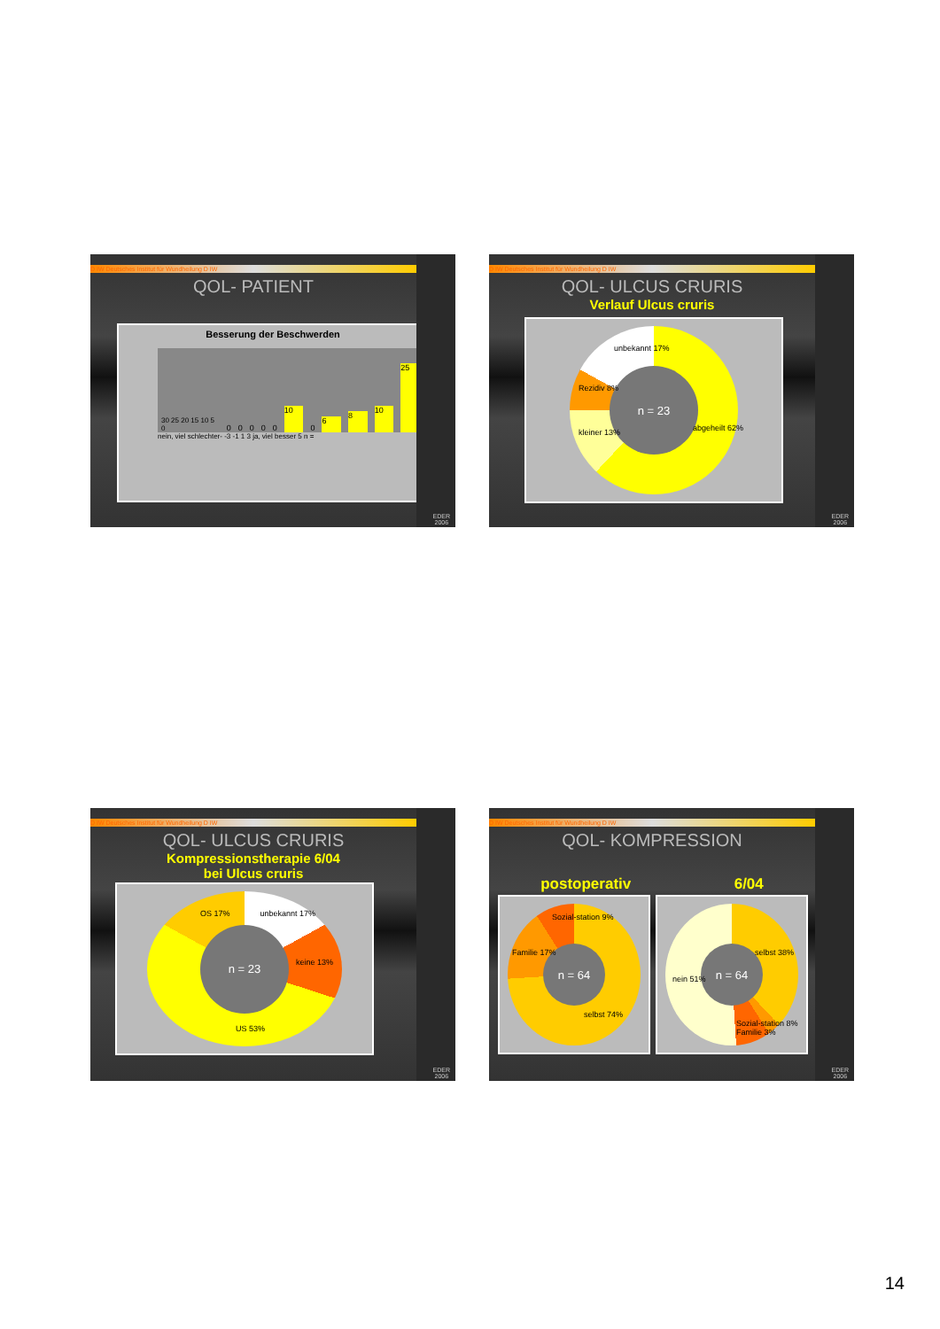D IW Deutsches Institut für Wundheilung D IW
QOL- PATIENT
Besserung der Beschwerden
30 25 20 15 10 5 0 00000 10 0 6 8 10 25
nein, viel schlechter- -3 -1 1 3 ja, viel besser 5 n =
EDER
2006
D IW Deutsches Institut für Wundheilung D IW
QOL- ULCUS CRURIS
Verlauf Ulcus cruris
n = 23
abgeheilt 62% kleiner 13%
Rezidiv 8%
unbekannt 17%
EDER
2006
D IW Deutsches Institut für Wundheilung D IW
QOL- ULCUS CRURIS
Kompressionstherapie 6/04
bei Ulcus cruris
n = 23
OS 17% unbekannt 17%
keine 13%
US 53%
EDER
2006
D IW Deutsches Institut für Wundheilung D IW
QOL- KOMPRESSION
postoperativ 6/04
n = 64
selbst 74%
Familie 17%
Sozial-station 9%
n = 64
selbst 38%
nein 51%
Sozial-station 8% Familie 3%
EDER
2006
14